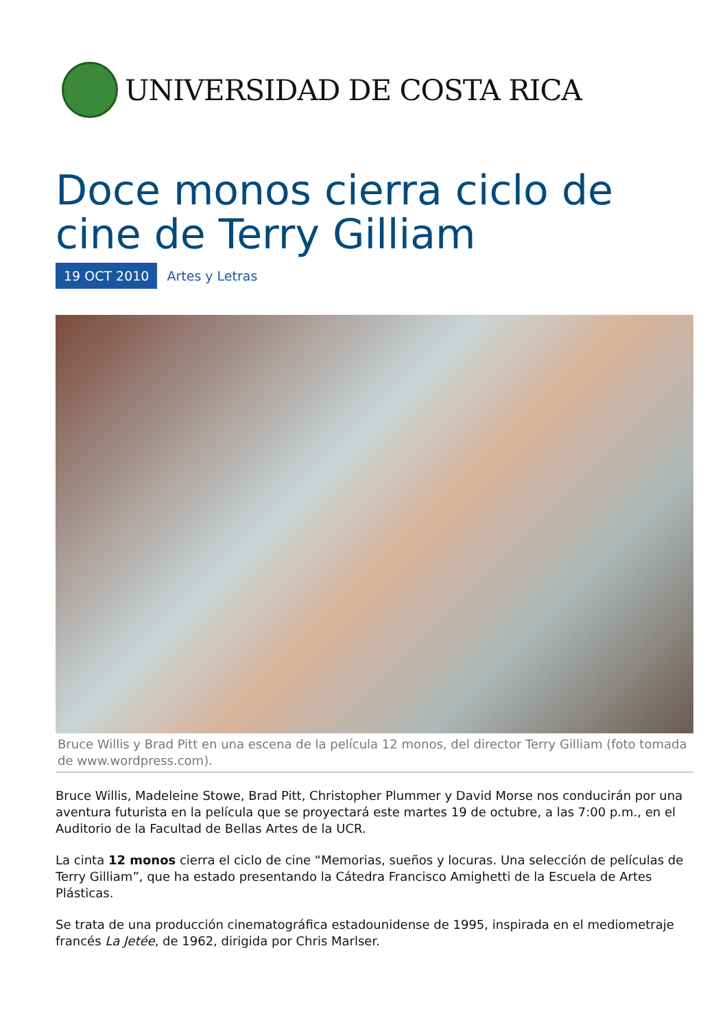UNIVERSIDAD DE COSTA RICA
Doce monos cierra ciclo de cine de Terry Gilliam
19 OCT 2010 Artes y Letras
Bruce Willis y Brad Pitt en una escena de la película 12 monos, del director Terry Gilliam (foto tomada de www.wordpress.com).
Bruce Willis, Madeleine Stowe, Brad Pitt, Christopher Plummer y David Morse nos conducirán por una aventura futurista en la película que se proyectará este martes 19 de octubre, a las 7:00 p.m., en el Auditorio de la Facultad de Bellas Artes de la UCR.
La cinta 12 monos cierra el ciclo de cine “Memorias, sueños y locuras. Una selección de películas de Terry Gilliam”, que ha estado presentando la Cátedra Francisco Amighetti de la Escuela de Artes Plásticas.
Se trata de una producción cinematográfica estadounidense de 1995, inspirada en el mediometraje francés La Jetée, de 1962, dirigida por Chris Marlser.